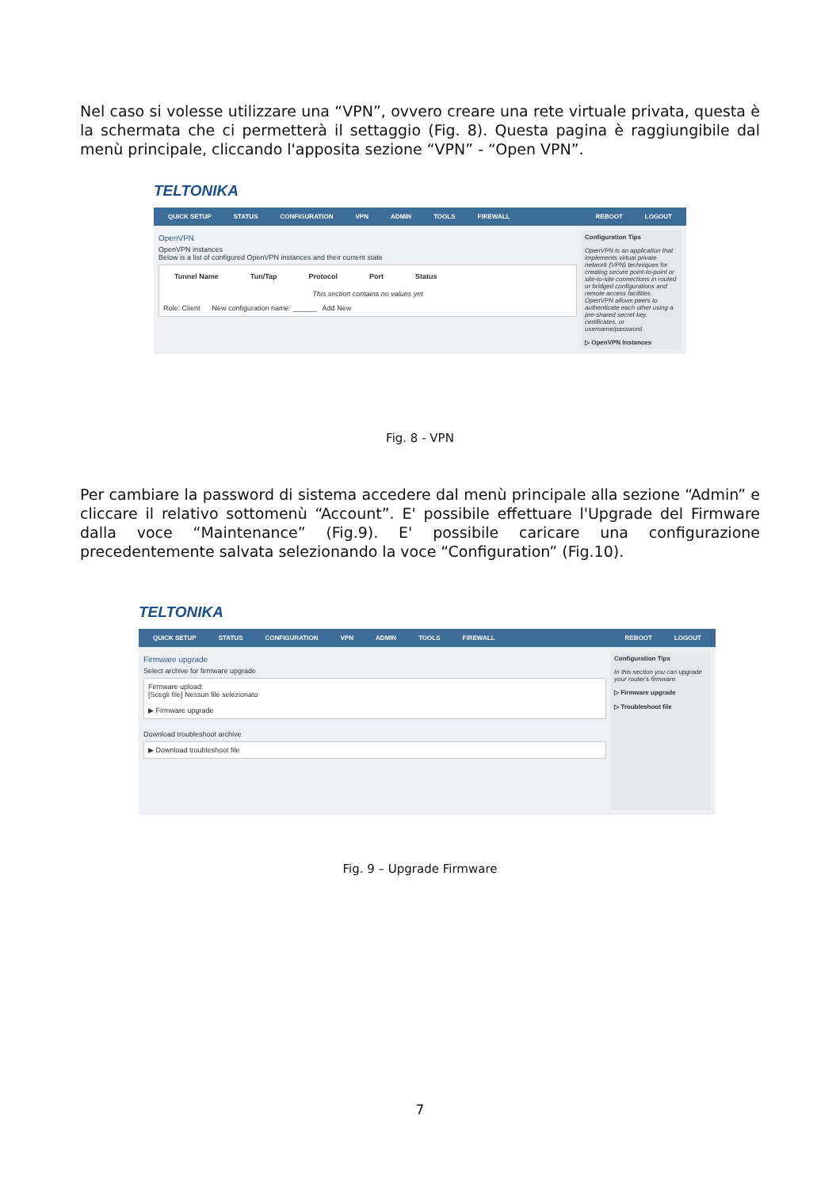Nel caso si volesse utilizzare una “VPN”, ovvero creare una rete virtuale privata, questa è la schermata che ci permetterà il settaggio (Fig. 8). Questa pagina è raggiungibile dal menù principale, cliccando l'apposita sezione “VPN” - “Open VPN”.
TELTONIKA
QUICK SETUP STATUS CONFIGURATION VPN ADMIN TOOLS FIREWALL REBOOT LOGOUT
OpenVPN
OpenVPN instances
Below is a list of configured OpenVPN instances and their current state
Tunnel Name Tun/Tap Protocol Port Status
This section contains no values yet
Role: Client New configuration name: ______ Add New
Configuration Tips
OpenVPN is an application that implements virtual private network (VPN) techniques for creating secure point-to-point or site-to-site connections in routed or bridged configurations and remote access facilities. OpenVPN allows peers to authenticate each other using a pre-shared secret key, certificates, or username/password.
▷ OpenVPN Instances
Fig. 8 - VPN
Per cambiare la password di sistema accedere dal menù principale alla sezione “Admin” e cliccare il relativo sottomenù “Account”. E' possibile effettuare l'Upgrade del Firmware dalla voce “Maintenance” (Fig.9). E' possibile caricare una configurazione precedentemente salvata selezionando la voce “Configuration” (Fig.10).
TELTONIKA
QUICK SETUP STATUS CONFIGURATION VPN ADMIN TOOLS FIREWALL REBOOT LOGOUT
Firmware upgrade
Select archive for firmware upgrade
Firmware upload:
[Scegli file] Nessun file selezionato
▶ Firmware upgrade
Download troubleshoot archive
▶ Download troubleshoot file
Configuration Tips
In this section you can upgrade your router's firmware.
▷ Firmware upgrade
▷ Troubleshoot file
Fig. 9 – Upgrade Firmware
7